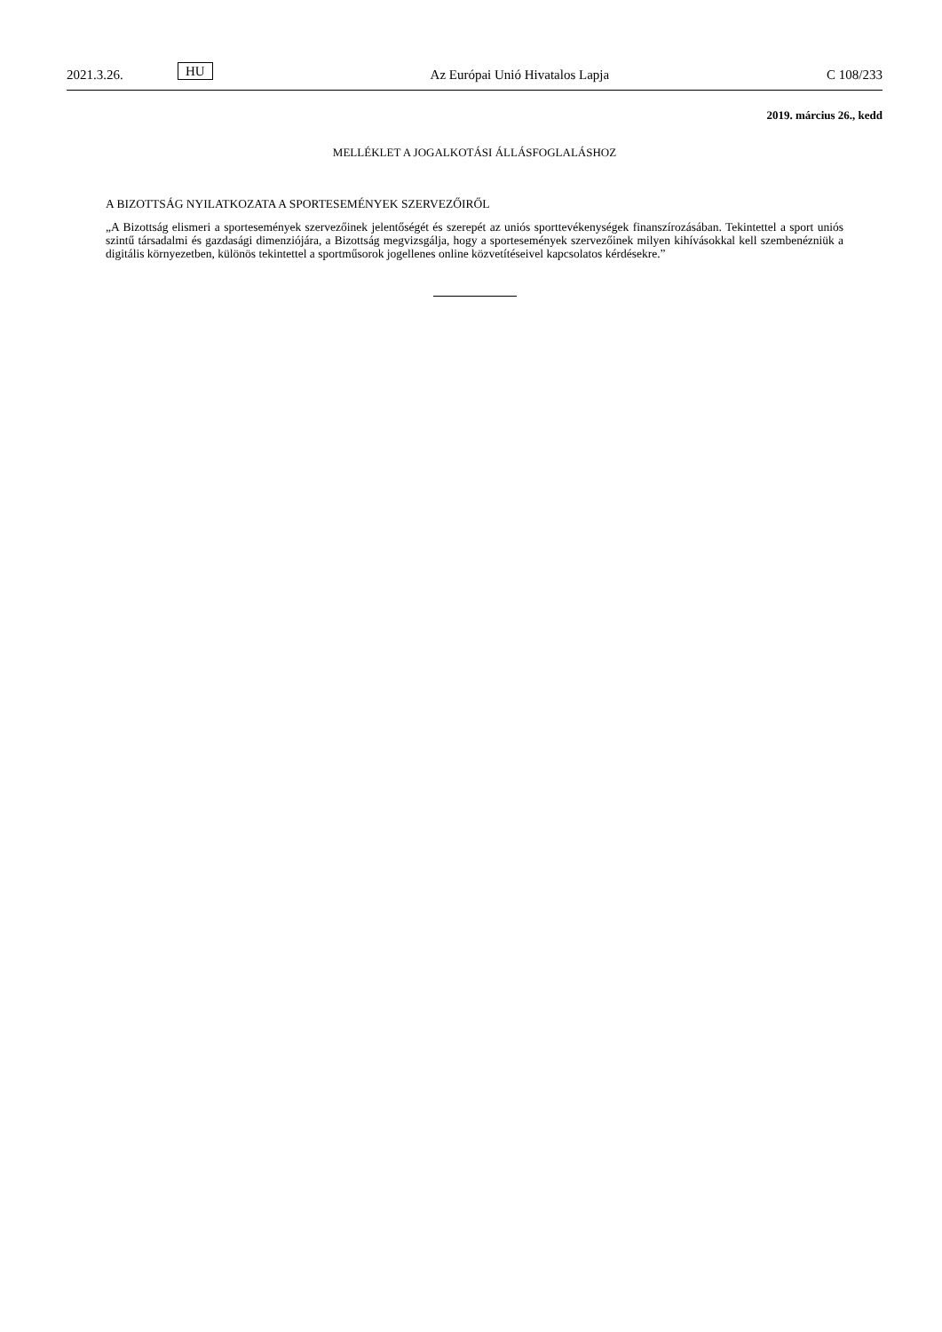2021.3.26. HU Az Európai Unió Hivatalos Lapja C 108/233
2019. március 26., kedd
MELLÉKLET A JOGALKOTÁSI ÁLLÁSFOGLALÁSHOZ
A BIZOTTSÁG NYILATKOZATA A SPORTESEMÉNYEK SZERVEZŐIRŐL
„A Bizottság elismeri a sportesemények szervezőinek jelentőségét és szerepét az uniós sporttevékenységek finanszírozásában. Tekintettel a sport uniós szintű társadalmi és gazdasági dimenziójára, a Bizottság megvizsgálja, hogy a sportesemények szervezőinek milyen kihívásokkal kell szembenézniük a digitális környezetben, különös tekintettel a sportműsorok jogellenes online közvetítéseivel kapcsolatos kérdésekre.”